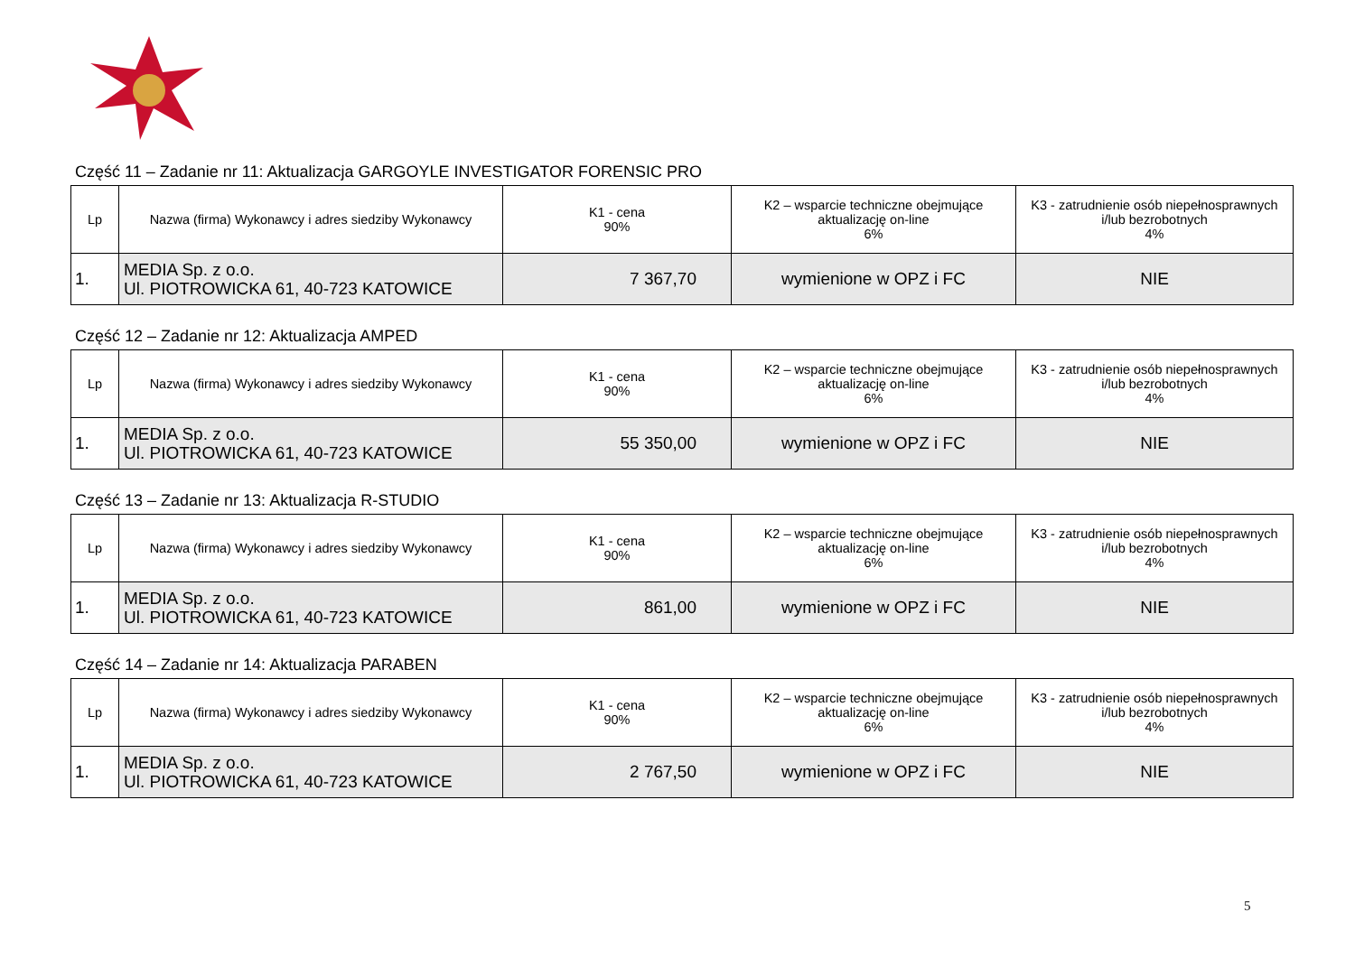Część 11 – Zadanie nr 11: Aktualizacja GARGOYLE INVESTIGATOR FORENSIC PRO
| Lp | Nazwa (firma) Wykonawcy i adres siedziby Wykonawcy | K1 - cena 90% | K2 – wsparcie techniczne obejmujące aktualizację on-line 6% | K3 - zatrudnienie osób niepełnosprawnych i/lub bezrobotnych 4% |
| --- | --- | --- | --- | --- |
| 1. | MEDIA Sp. z o.o. Ul. PIOTROWICKA 61, 40-723 KATOWICE | 7 367,70 | wymienione w OPZ i FC | NIE |
Część 12 – Zadanie nr 12: Aktualizacja AMPED
| Lp | Nazwa (firma) Wykonawcy i adres siedziby Wykonawcy | K1 - cena 90% | K2 – wsparcie techniczne obejmujące aktualizację on-line 6% | K3 - zatrudnienie osób niepełnosprawnych i/lub bezrobotnych 4% |
| --- | --- | --- | --- | --- |
| 1. | MEDIA Sp. z o.o. Ul. PIOTROWICKA 61, 40-723 KATOWICE | 55 350,00 | wymienione w OPZ i FC | NIE |
Część 13 – Zadanie nr 13: Aktualizacja R-STUDIO
| Lp | Nazwa (firma) Wykonawcy i adres siedziby Wykonawcy | K1 - cena 90% | K2 – wsparcie techniczne obejmujące aktualizację on-line 6% | K3 - zatrudnienie osób niepełnosprawnych i/lub bezrobotnych 4% |
| --- | --- | --- | --- | --- |
| 1. | MEDIA Sp. z o.o. Ul. PIOTROWICKA 61, 40-723 KATOWICE | 861,00 | wymienione w OPZ i FC | NIE |
Część 14 – Zadanie nr 14: Aktualizacja PARABEN
| Lp | Nazwa (firma) Wykonawcy i adres siedziby Wykonawcy | K1 - cena 90% | K2 – wsparcie techniczne obejmujące aktualizację on-line 6% | K3 - zatrudnienie osób niepełnosprawnych i/lub bezrobotnych 4% |
| --- | --- | --- | --- | --- |
| 1. | MEDIA Sp. z o.o. Ul. PIOTROWICKA 61, 40-723 KATOWICE | 2 767,50 | wymienione w OPZ i FC | NIE |
5